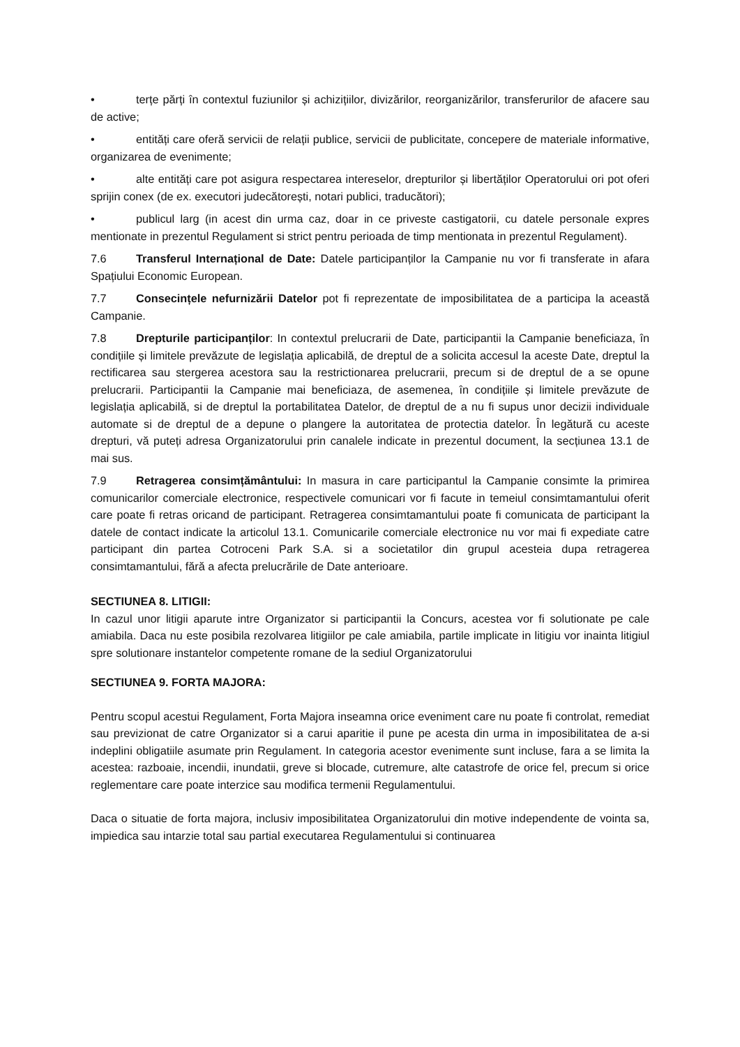• terțe părți în contextul fuziunilor și achizițiilor, divizărilor, reorganizărilor, transferurilor de afacere sau de active;
• entități care oferă servicii de relații publice, servicii de publicitate, concepere de materiale informative, organizarea de evenimente;
• alte entități care pot asigura respectarea intereselor, drepturilor și libertăților Operatorului ori pot oferi sprijin conex (de ex. executori judecătorești, notari publici, traducători);
• publicul larg (in acest din urma caz, doar in ce priveste castigatorii, cu datele personale expres mentionate in prezentul Regulament si strict pentru perioada de timp mentionata in prezentul Regulament).
7.6 Transferul Internațional de Date: Datele participanților la Campanie nu vor fi transferate in afara Spațiului Economic European.
7.7 Consecințele nefurnizării Datelor pot fi reprezentate de imposibilitatea de a participa la această Campanie.
7.8 Drepturile participanților: In contextul prelucrarii de Date, participantii la Campanie beneficiaza, în condițiile și limitele prevăzute de legislația aplicabilă, de dreptul de a solicita accesul la aceste Date, dreptul la rectificarea sau stergerea acestora sau la restrictionarea prelucrarii, precum si de dreptul de a se opune prelucrarii. Participantii la Campanie mai beneficiaza, de asemenea, în condițiile și limitele prevăzute de legislația aplicabilă, si de dreptul la portabilitatea Datelor, de dreptul de a nu fi supus unor decizii individuale automate si de dreptul de a depune o plangere la autoritatea de protectia datelor. În legătură cu aceste drepturi, vă puteți adresa Organizatorului prin canalele indicate in prezentul document, la secțiunea 13.1 de mai sus.
7.9 Retragerea consimțământului: In masura in care participantul la Campanie consimte la primirea comunicarilor comerciale electronice, respectivele comunicari vor fi facute in temeiul consimtamantului oferit care poate fi retras oricand de participant. Retragerea consimtamantului poate fi comunicata de participant la datele de contact indicate la articolul 13.1. Comunicarile comerciale electronice nu vor mai fi expediate catre participant din partea Cotroceni Park S.A. si a societatilor din grupul acesteia dupa retragerea consimtamantului, fără a afecta prelucrările de Date anterioare.
SECTIUNEA 8. LITIGII:
In cazul unor litigii aparute intre Organizator si participantii la Concurs, acestea vor fi solutionate pe cale amiabila. Daca nu este posibila rezolvarea litigiilor pe cale amiabila, partile implicate in litigiu vor inainta litigiul spre solutionare instantelor competente romane de la sediul Organizatorului
SECTIUNEA 9. FORTA MAJORA:
Pentru scopul acestui Regulament, Forta Majora inseamna orice eveniment care nu poate fi controlat, remediat sau previzionat de catre Organizator si a carui aparitie il pune pe acesta din urma in imposibilitatea de a-si indeplini obligatiile asumate prin Regulament. In categoria acestor evenimente sunt incluse, fara a se limita la acestea: razboaie, incendii, inundatii, greve si blocade, cutremure, alte catastrofe de orice fel, precum si orice reglementare care poate interzice sau modifica termenii Regulamentului.
Daca o situatie de forta majora, inclusiv imposibilitatea Organizatorului din motive independente de vointa sa, impiedica sau intarzie total sau partial executarea Regulamentului si continuarea